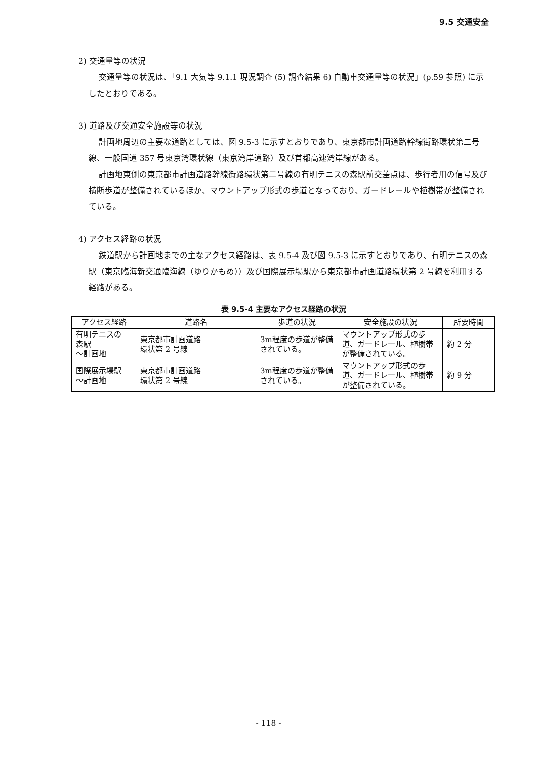9.5 交通安全
2) 交通量等の状況
交通量等の状況は、「9.1 大気等 9.1.1 現況調査 (5) 調査結果 6) 自動車交通量等の状況」(p.59 参照) に示したとおりである。
3) 道路及び交通安全施設等の状況
計画地周辺の主要な道路としては、図 9.5-3 に示すとおりであり、東京都市計画道路幹線街路環状第二号線、一般国道 357 号東京湾環状線（東京湾岸道路）及び首都高速湾岸線がある。
計画地東側の東京都市計画道路幹線街路環状第二号線の有明テニスの森駅前交差点は、歩行者用の信号及び横断歩道が整備されているほか、マウントアップ形式の歩道となっており、ガードレールや植樹帯が整備されている。
4) アクセス経路の状況
鉄道駅から計画地までの主なアクセス経路は、表 9.5-4 及び図 9.5-3 に示すとおりであり、有明テニスの森駅（東京臨海新交通臨海線（ゆりかもめ））及び国際展示場駅から東京都市計画道路環状第 2 号線を利用する経路がある。
表 9.5-4 主要なアクセス経路の状況
| アクセス経路 | 道路名 | 歩道の状況 | 安全施設の状況 | 所要時間 |
| --- | --- | --- | --- | --- |
| 有明テニスの 森駅 ～計画地 | 東京都市計画道路 環状第 2 号線 | 3m程度の歩道が整備されている。 | マウントアップ形式の歩道、ガードレール、植樹帯が整備されている。 | 約 2 分 |
| 国際展示場駅 ～計画地 | 東京都市計画道路 環状第 2 号線 | 3m程度の歩道が整備されている。 | マウントアップ形式の歩道、ガードレール、植樹帯が整備されている。 | 約 9 分 |
- 118 -